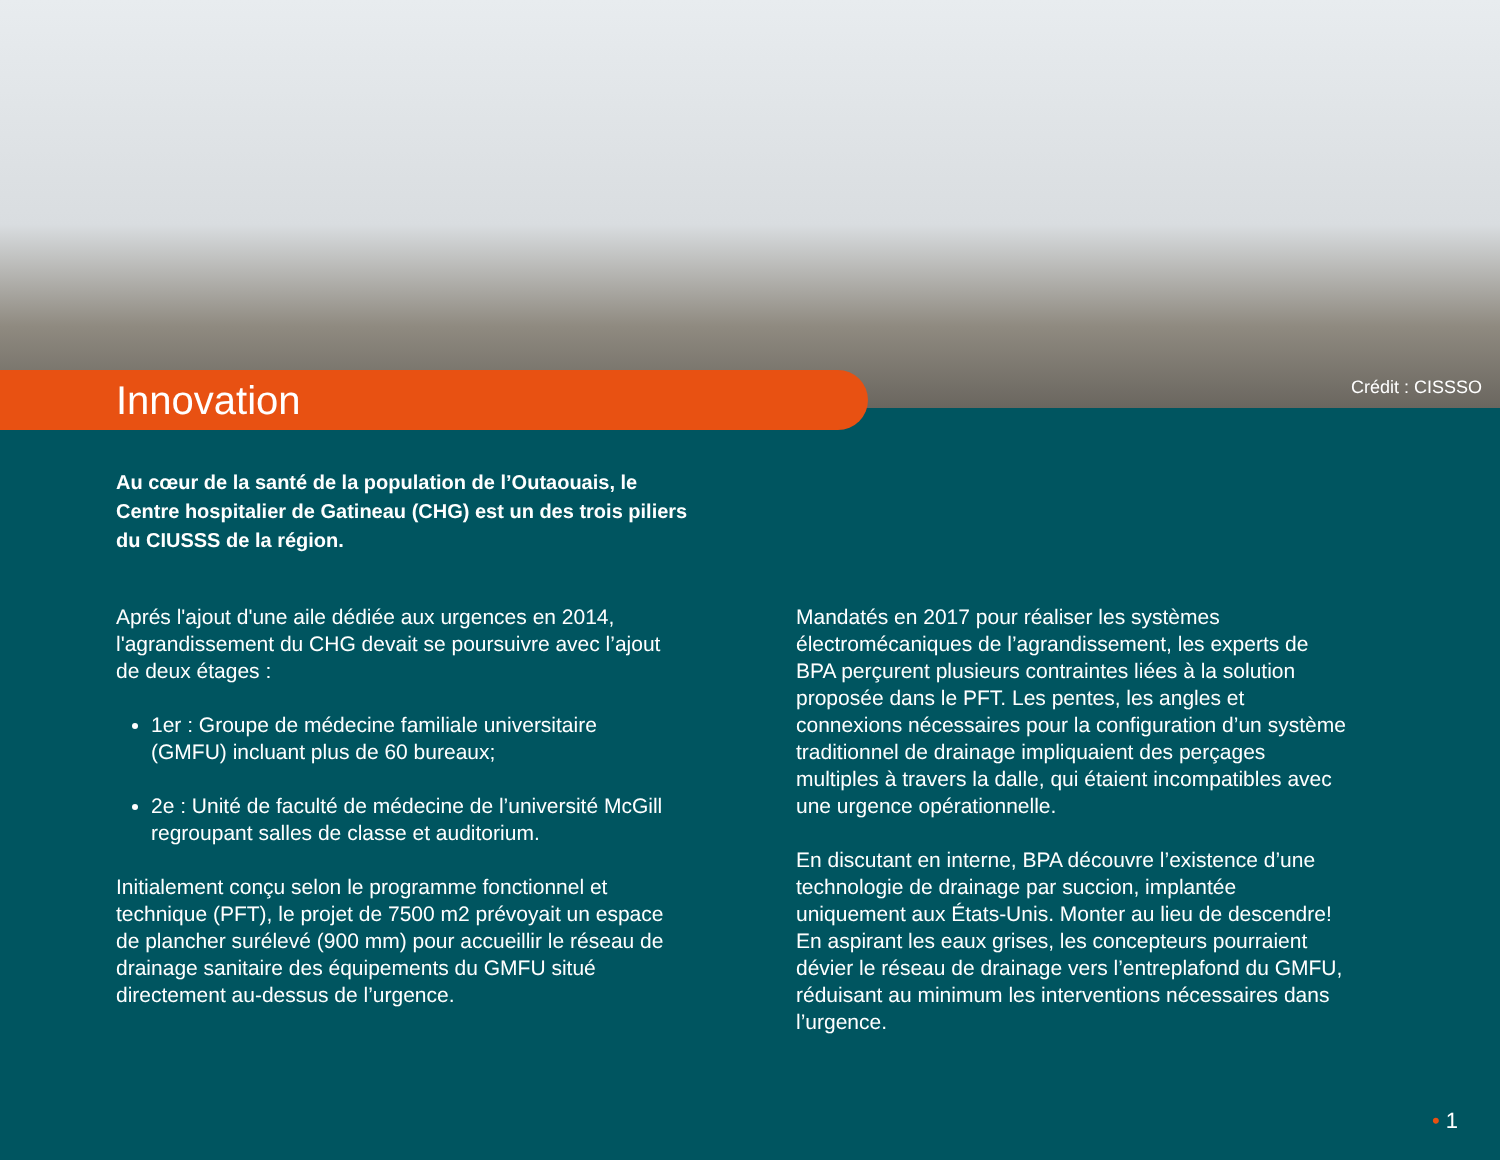Crédit : CISSSO
Innovation
Au cœur de la santé de la population de l’Outaouais, le Centre hospitalier de Gatineau (CHG) est un des trois piliers du CIUSSS de la région.
Aprés l'ajout d'une aile dédiée aux urgences en 2014, l'agrandissement du CHG devait se poursuivre avec l’ajout de deux étages :
1er : Groupe de médecine familiale universitaire (GMFU) incluant plus de 60 bureaux;
2e : Unité de faculté de médecine de l’université McGill regroupant salles de classe et auditorium.
Initialement conçu selon le programme fonctionnel et technique (PFT), le projet de 7500 m2 prévoyait un espace de plancher surélevé (900 mm) pour accueillir le réseau de drainage sanitaire des équipements du GMFU situé directement au-dessus de l’urgence.
Mandatés en 2017 pour réaliser les systèmes électromécaniques de l’agrandissement, les experts de BPA perçurent plusieurs contraintes liées à la solution proposée dans le PFT. Les pentes, les angles et connexions nécessaires pour la configuration d’un système traditionnel de drainage impliquaient des perçages multiples à travers la dalle, qui étaient incompatibles avec une urgence opérationnelle.
En discutant en interne, BPA découvre l’existence d’une technologie de drainage par succion, implantée uniquement aux États-Unis. Monter au lieu de descendre! En aspirant les eaux grises, les concepteurs pourraient dévier le réseau de drainage vers l’entreplafond du GMFU, réduisant au minimum les interventions nécessaires dans l’urgence.
• 1